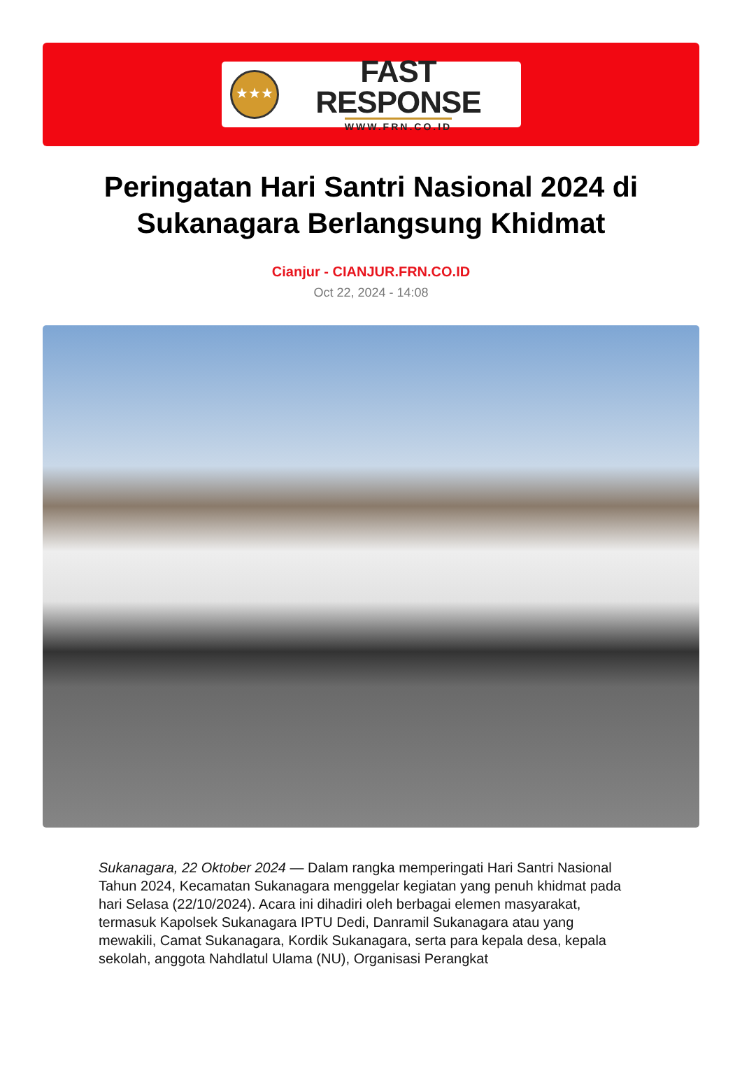★★★
FAST RESPONSE
WWW.FRN.CO.ID
Peringatan Hari Santri Nasional 2024 di Sukanagara Berlangsung Khidmat
Cianjur - CIANJUR.FRN.CO.ID
Oct 22, 2024 - 14:08
Sukanagara, 22 Oktober 2024 — Dalam rangka memperingati Hari Santri Nasional Tahun 2024, Kecamatan Sukanagara menggelar kegiatan yang penuh khidmat pada hari Selasa (22/10/2024). Acara ini dihadiri oleh berbagai elemen masyarakat, termasuk Kapolsek Sukanagara IPTU Dedi, Danramil Sukanagara atau yang mewakili, Camat Sukanagara, Kordik Sukanagara, serta para kepala desa, kepala sekolah, anggota Nahdlatul Ulama (NU), Organisasi Perangkat